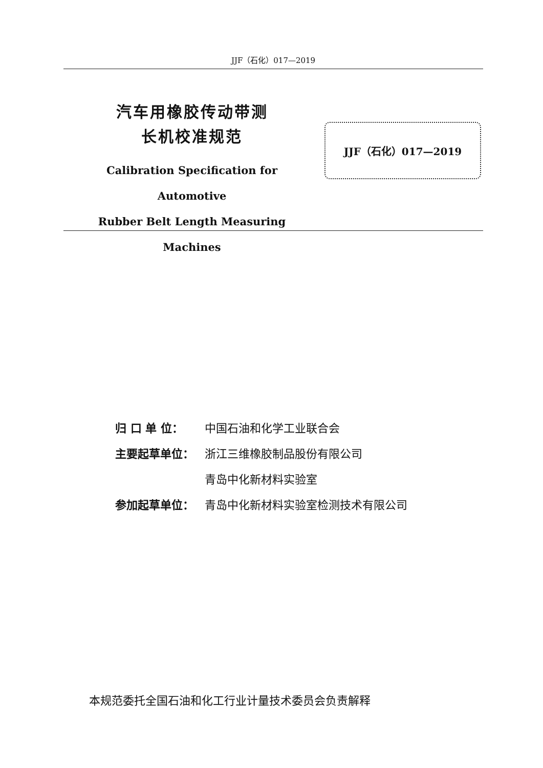JJF（石化）017—2019
汽车用橡胶传动带测
长机校准规范
Calibration Specification for Automotive
Rubber Belt Length Measuring Machines
JJF（石化）017—2019
归 口 单 位： 中国石油和化学工业联合会
主要起草单位： 浙江三维橡胶制品股份有限公司
青岛中化新材料实验室
参加起草单位： 青岛中化新材料实验室检测技术有限公司
本规范委托全国石油和化工行业计量技术委员会负责解释